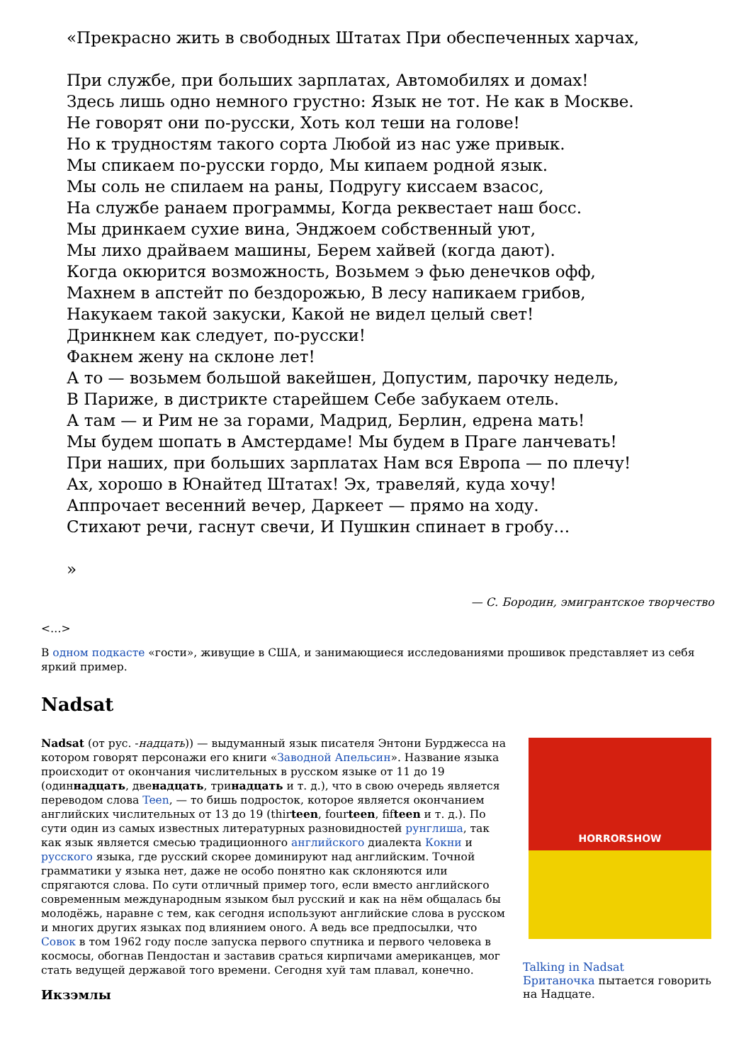«Прекрасно жить в свободных Штатах При обеспеченных харчах,
При службе, при больших зарплатах, Автомобилях и домах!
Здесь лишь одно немного грустно: Язык не тот. Не как в Москве.
Не говорят они по-русски, Хоть кол теши на голове!
Но к трудностям такого сорта Любой из нас уже привык.
Мы спикаем по-русски гордо, Мы кипаем родной язык.
Мы соль не спилаем на раны, Подругу киссаем взасос,
На службе ранаем программы, Когда реквестает наш босс.
Мы дринкаем сухие вина, Энджоем собственный уют,
Мы лихо драйваем машины, Берем хайвей (когда дают).
Когда окюрится возможность, Возьмем э фью денечков офф,
Махнем в апстейт по бездорожью, В лесу напикаем грибов,
Накукаем такой закуски, Какой не видел целый свет!
Дринкнем как следует, по-русски!
Факнем жену на склоне лет!
А то — возьмем большой вакейшен, Допустим, парочку недель,
В Париже, в дистрикте старейшем Себе забукаем отель.
А там — и Рим не за горами, Мадрид, Берлин, едрена мать!
Мы будем шопать в Амстердаме! Мы будем в Праге ланчевать!
При наших, при больших зарплатах Нам вся Европа — по плечу!
Ах, хорошо в Юнайтед Штатах! Эх, травеляй, куда хочу!
Аппрочает весенний вечер, Даркеет — прямо на ходу.
Стихают речи, гаснут свечи, И Пушкин спинает в гробу…
»
— С. Бородин, эмигрантское творчество
<…>
В одном подкасте «гости», живущие в США, и занимающиеся исследованиями прошивок представляет из себя яркий пример.
Nadsat
Nadsat (от рус. -надцать)) — выдуманный язык писателя Энтони Бурджесса на котором говорят персонажи его книги «Заводной Апельсин». Название языка происходит от окончания числительных в русском языке от 11 до 19 (одиннадцать, двенадцать, тринадцать и т. д.), что в свою очередь является переводом слова Teen, — то бишь подросток, которое является окончанием английских числительных от 13 до 19 (thirteen, fourteen, fifteen и т. д.). По сути один из самых известных литературных разновидностей рунглиша, так как язык является смесью традиционного английского диалекта Кокни и русского языка, где русский скорее доминируют над английским. Точной грамматики у языка нет, даже не особо понятно как склоняются или спрягаются слова. По сути отличный пример того, если вместо английского современным международным языком был русский и как на нём общалась бы молодёжь, наравне с тем, как сегодня используют английские слова в русском и многих других языках под влиянием оного. А ведь все предпосылки, что Совок в том 1962 году после запуска первого спутника и первого человека в космосы, обогнав Пендостан и заставив сраться кирпичами американцев, мог стать ведущей державой того времени. Сегодня хуй там плавал, конечно.
Икзэмлы
HORRORSHOW
Talking in Nadsat
Британочка пытается говорить на Надцате.